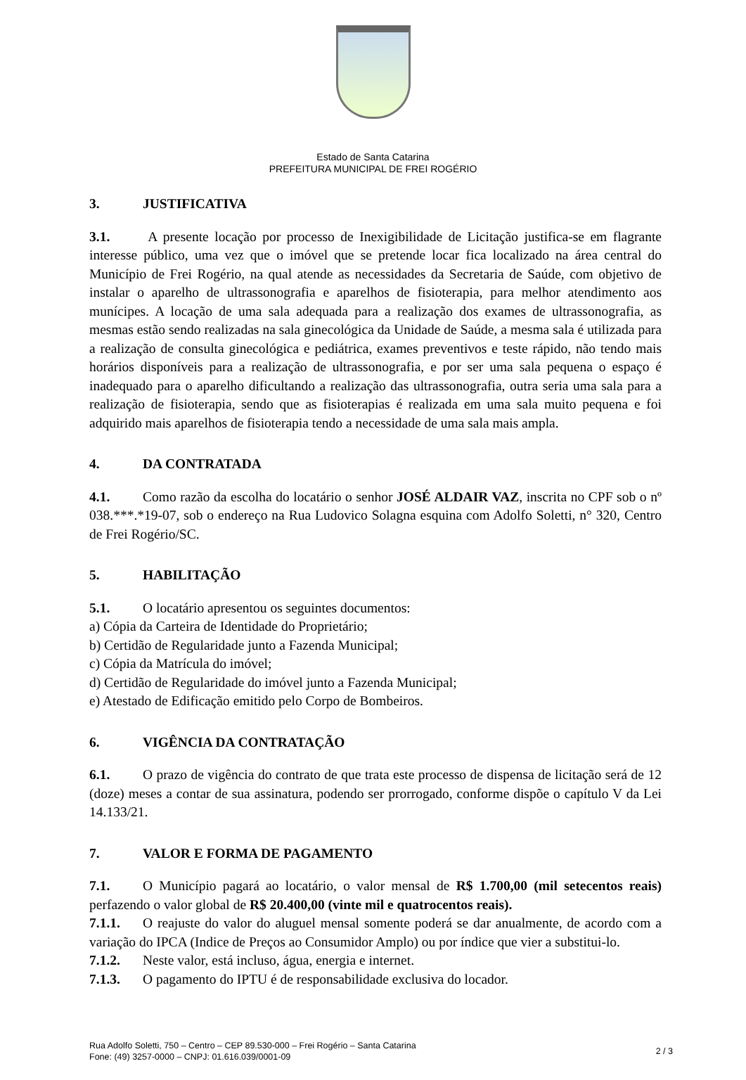Estado de Santa Catarina
PREFEITURA MUNICIPAL DE FREI ROGÉRIO
3. JUSTIFICATIVA
3.1. A presente locação por processo de Inexigibilidade de Licitação justifica-se em flagrante interesse público, uma vez que o imóvel que se pretende locar fica localizado na área central do Município de Frei Rogério, na qual atende as necessidades da Secretaria de Saúde, com objetivo de instalar o aparelho de ultrassonografia e aparelhos de fisioterapia, para melhor atendimento aos munícipes. A locação de uma sala adequada para a realização dos exames de ultrassonografia, as mesmas estão sendo realizadas na sala ginecológica da Unidade de Saúde, a mesma sala é utilizada para a realização de consulta ginecológica e pediátrica, exames preventivos e teste rápido, não tendo mais horários disponíveis para a realização de ultrassonografia, e por ser uma sala pequena o espaço é inadequado para o aparelho dificultando a realização das ultrassonografia, outra seria uma sala para a realização de fisioterapia, sendo que as fisioterapias é realizada em uma sala muito pequena e foi adquirido mais aparelhos de fisioterapia tendo a necessidade de uma sala mais ampla.
4. DA CONTRATADA
4.1. Como razão da escolha do locatário o senhor JOSÉ ALDAIR VAZ, inscrita no CPF sob o nº 038.***.*19-07, sob o endereço na Rua Ludovico Solagna esquina com Adolfo Soletti, n° 320, Centro de Frei Rogério/SC.
5. HABILITAÇÃO
5.1. O locatário apresentou os seguintes documentos:
a) Cópia da Carteira de Identidade do Proprietário;
b) Certidão de Regularidade junto a Fazenda Municipal;
c) Cópia da Matrícula do imóvel;
d) Certidão de Regularidade do imóvel junto a Fazenda Municipal;
e) Atestado de Edificação emitido pelo Corpo de Bombeiros.
6. VIGÊNCIA DA CONTRATAÇÃO
6.1. O prazo de vigência do contrato de que trata este processo de dispensa de licitação será de 12 (doze) meses a contar de sua assinatura, podendo ser prorrogado, conforme dispõe o capítulo V da Lei 14.133/21.
7. VALOR E FORMA DE PAGAMENTO
7.1. O Município pagará ao locatário, o valor mensal de R$ 1.700,00 (mil setecentos reais) perfazendo o valor global de R$ 20.400,00 (vinte mil e quatrocentos reais).
7.1.1. O reajuste do valor do aluguel mensal somente poderá se dar anualmente, de acordo com a variação do IPCA (Indice de Preços ao Consumidor Amplo) ou por índice que vier a substitui-lo.
7.1.2. Neste valor, está incluso, água, energia e internet.
7.1.3. O pagamento do IPTU é de responsabilidade exclusiva do locador.
Rua Adolfo Soletti, 750 – Centro – CEP 89.530-000 – Frei Rogério – Santa Catarina
Fone: (49) 3257-0000 – CNPJ: 01.616.039/0001-09
2 / 3